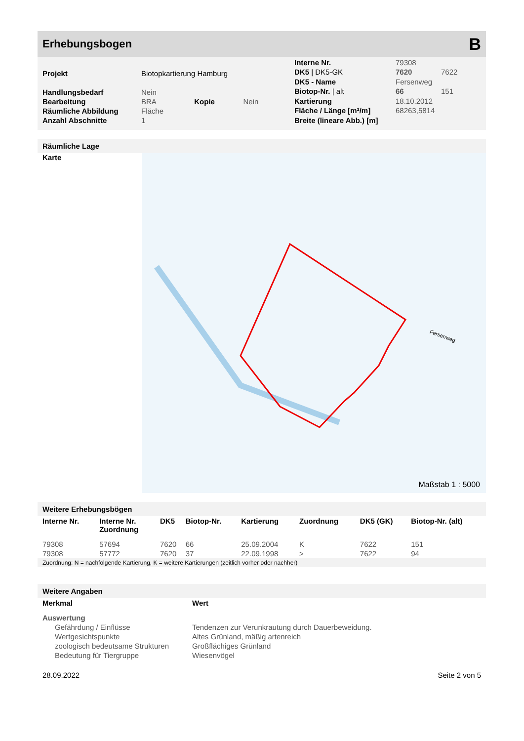Erhebungsbogen B
| Projekt | Biotopkartierung Hamburg | | |
| Handlungsbedarf | Nein | | |
| Bearbeitung | BRA | Kopie | Nein |
| Räumliche Abbildung | Fläche | | |
| Anzahl Abschnitte | 1 | | |
| Interne Nr. | 79308 | |
| DK5 / DK5-GK | 7620 | 7622 |
| DK5 - Name | Fersenweg | |
| Biotop-Nr. / alt | 66 | 151 |
| Kartierung | 18.10.2012 | |
| Fläche / Länge [m²/m] | 68263,5814 | |
| Breite (lineare Abb.) [m] | | |
Räumliche Lage
Karte
Fersenweg
Maßstab 1 : 5000
Weitere Erhebungsbögen
| Interne Nr. | Interne Nr. Zuordnung | DK5 | Biotop-Nr. | Kartierung | Zuordnung | DK5 (GK) | Biotop-Nr. (alt) |
| --- | --- | --- | --- | --- | --- | --- | --- |
| 79308 | 57694 | 7620 | 66 | 25.09.2004 | K | 7622 | 151 |
| 79308 | 57772 | 7620 | 37 | 22.09.1998 | > | 7622 | 94 |
Zuordnung: N = nachfolgende Kartierung, K = weitere Kartierungen (zeitlich vorher oder nachher)
Weitere Angaben
| Merkmal | Wert |
| --- | --- |
| Auswertung | |
| Gefährdung / Einflüsse | Tendenzen zur Verunkrautung durch Dauerbeweidung. |
| Wertgesichtspunkte | Altes Grünland, mäßig artenreich |
| zoologisch bedeutsame Strukturen | Großflächiges Grünland |
| Bedeutung für Tiergruppe | Wiesenvögel |
28.09.2022 Seite 2 von 5